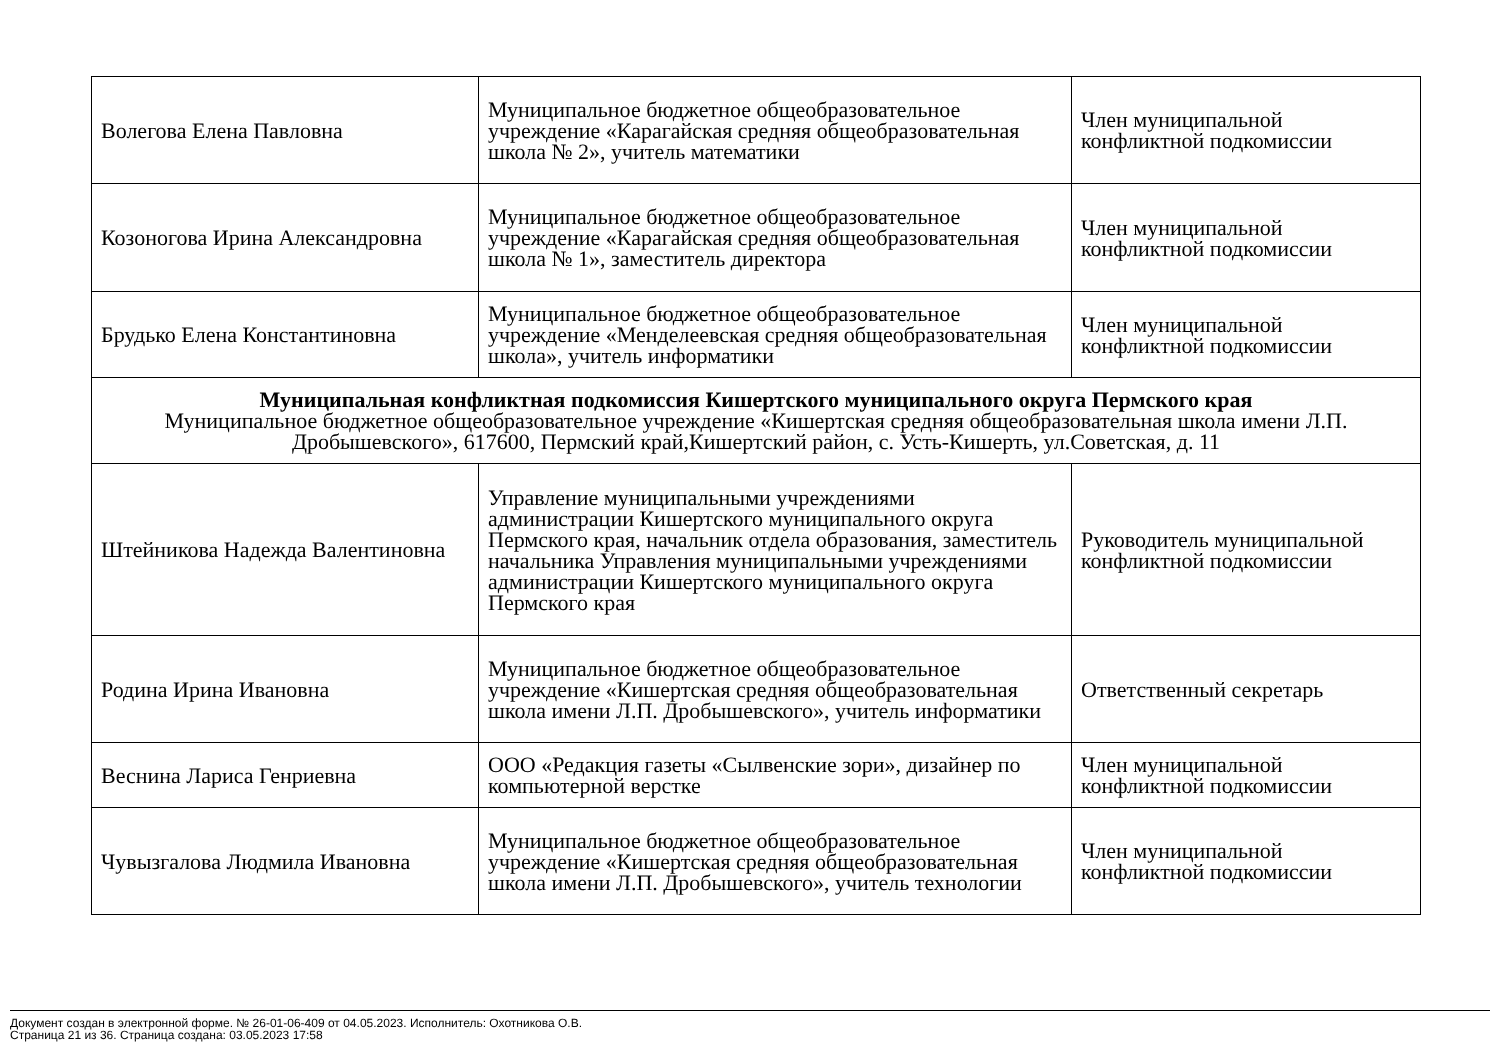| Волегова Елена Павловна | Муниципальное бюджетное общеобразовательное учреждение «Карагайская средняя общеобразовательная школа № 2», учитель математики | Член муниципальной конфликтной подкомиссии |
| Козоногова Ирина Александровна | Муниципальное бюджетное общеобразовательное учреждение «Карагайская средняя общеобразовательная школа № 1», заместитель директора | Член муниципальной конфликтной подкомиссии |
| Брудько Елена Константиновна | Муниципальное бюджетное общеобразовательное учреждение «Менделеевская средняя общеобразовательная школа», учитель информатики | Член муниципальной конфликтной подкомиссии |
| Муниципальная конфликтная подкомиссия Кишертского муниципального округа Пермского края Муниципальное бюджетное общеобразовательное учреждение «Кишертская средняя общеобразовательная школа имени Л.П. Дробышевского», 617600, Пермский край,Кишертский район, с. Усть-Кишерть, ул.Советская, д. 11 | | |
| Штейникова Надежда Валентиновна | Управление муниципальными учреждениями администрации Кишертского муниципального округа Пермского края, начальник отдела образования, заместитель начальника Управления муниципальными учреждениями администрации Кишертского муниципального округа Пермского края | Руководитель муниципальной конфликтной подкомиссии |
| Родина Ирина Ивановна | Муниципальное бюджетное общеобразовательное учреждение «Кишертская средняя общеобразовательная школа имени Л.П. Дробышевского», учитель информатики | Ответственный секретарь |
| Веснина Лариса Генриевна | ООО «Редакция газеты «Сылвенские зори», дизайнер по компьютерной верстке | Член муниципальной конфликтной подкомиссии |
| Чувызгалова Людмила Ивановна | Муниципальное бюджетное общеобразовательное учреждение «Кишертская средняя общеобразовательная школа имени Л.П. Дробышевского», учитель технологии | Член муниципальной конфликтной подкомиссии |
Документ создан в электронной форме. № 26-01-06-409 от 04.05.2023. Исполнитель: Охотникова О.В.
Страница 21 из 36. Страница создана: 03.05.2023 17:58